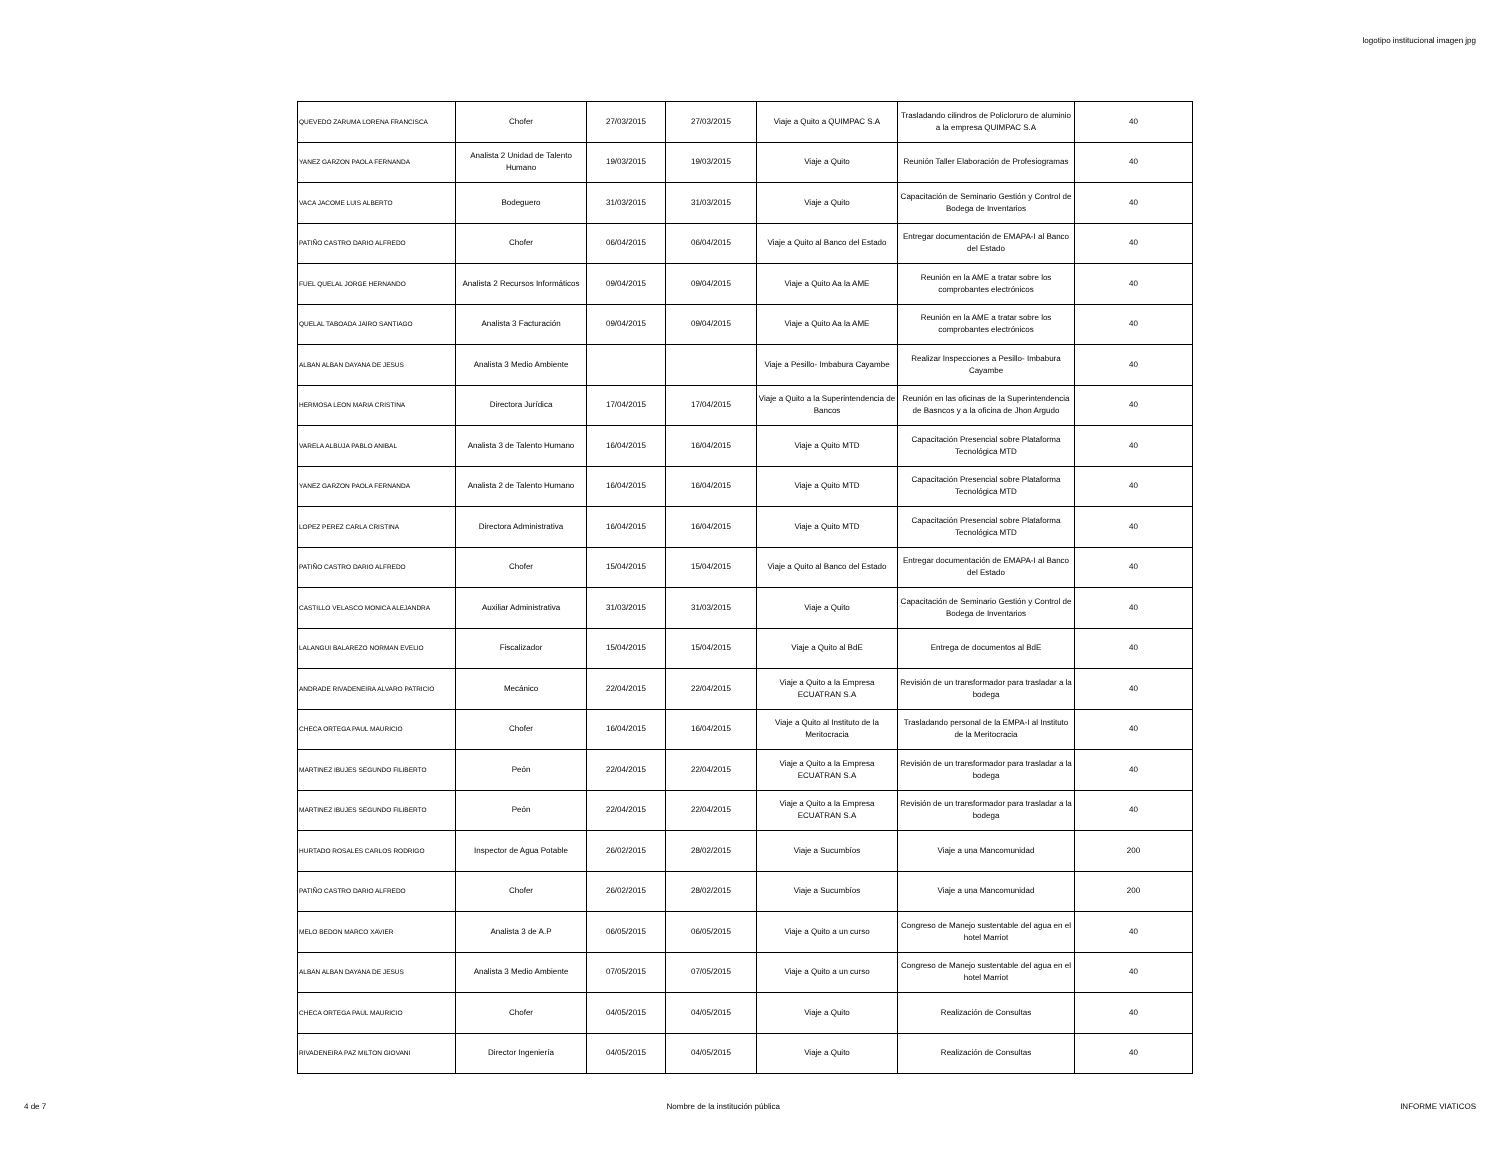logotipo institucional imagen jpg
| QUEVEDO ZARUMA LORENA FRANCISCA | Chofer | 27/03/2015 | 27/03/2015 | Viaje a Quito a QUIMPAC S.A | Trasladando cilindros de Policloruro de aluminio a la empresa QUIMPAC S.A | 40 |
| YANEZ GARZON PAOLA FERNANDA | Analista 2 Unidad de Talento Humano | 19/03/2015 | 19/03/2015 | Viaje a Quito | Reunión Taller Elaboración de Profesiogramas | 40 |
| VACA JACOME LUIS ALBERTO | Bodeguero | 31/03/2015 | 31/03/2015 | Viaje a Quito | Capacitación de Seminario Gestión y Control de Bodega de Inventarios | 40 |
| PATIÑO CASTRO DARIO ALFREDO | Chofer | 06/04/2015 | 06/04/2015 | Viaje a Quito al Banco del Estado | Entregar documentación de EMAPA-I al Banco del Estado | 40 |
| FUEL QUELAL JORGE HERNANDO | Analista 2 Recursos Informáticos | 09/04/2015 | 09/04/2015 | Viaje a Quito Aa la AME | Reunión en la AME a tratar sobre los comprobantes electrónicos | 40 |
| QUELAL TABOADA JAIRO SANTIAGO | Analista 3 Facturación | 09/04/2015 | 09/04/2015 | Viaje a Quito Aa la AME | Reunión en la AME a tratar sobre los comprobantes electrónicos | 40 |
| ALBAN ALBAN DAYANA DE JESUS | Analista 3 Medio Ambiente | | | Viaje a Pesillo- Imbabura Cayambe | Realizar Inspecciones a Pesillo- Imbabura Cayambe | 40 |
| HERMOSA LEON MARIA CRISTINA | Directora Jurídica | 17/04/2015 | 17/04/2015 | Viaje a Quito a la Superintendencia de Bancos | Reunión en las oficinas de la Superintendencia de Basncos y a la oficina de Jhon Argudo | 40 |
| VARELA ALBUJA PABLO ANIBAL | Analista 3 de Talento Humano | 16/04/2015 | 16/04/2015 | Viaje a Quito MTD | Capacitación Presencial sobre Plataforma Tecnológica MTD | 40 |
| YANEZ GARZON PAOLA FERNANDA | Analista 2 de Talento Humano | 16/04/2015 | 16/04/2015 | Viaje a Quito MTD | Capacitación Presencial sobre Plataforma Tecnológica MTD | 40 |
| LOPEZ PEREZ CARLA CRISTINA | Directora Administrativa | 16/04/2015 | 16/04/2015 | Viaje a Quito MTD | Capacitación Presencial sobre Plataforma Tecnológica MTD | 40 |
| PATIÑO CASTRO DARIO ALFREDO | Chofer | 15/04/2015 | 15/04/2015 | Viaje a Quito al Banco del Estado | Entregar documentación de EMAPA-I al Banco del Estado | 40 |
| CASTILLO VELASCO MONICA ALEJANDRA | Auxiliar Administrativa | 31/03/2015 | 31/03/2015 | Viaje a Quito | Capacitación de Seminario Gestión y Control de Bodega de Inventarios | 40 |
| LALANGUI BALAREZO NORMAN EVELIO | Fiscalizador | 15/04/2015 | 15/04/2015 | Viaje a Quito al BdE | Entrega de documentos al BdE | 40 |
| ANDRADE RIVADENEIRA ALVARO PATRICIO | Mecánico | 22/04/2015 | 22/04/2015 | Viaje a Quito a la Empresa ECUATRAN S.A | Revisión de un transformador para trasladar a la bodega | 40 |
| CHECA ORTEGA PAUL MAURICIO | Chofer | 16/04/2015 | 16/04/2015 | Viaje a Quito al Instituto de la Meritocracia | Trasladando personal de la EMPA-I al Instituto de la Meritocracia | 40 |
| MARTINEZ IBUJES SEGUNDO FILIBERTO | Peón | 22/04/2015 | 22/04/2015 | Viaje a Quito a la Empresa ECUATRAN S.A | Revisión de un transformador para trasladar a la bodega | 40 |
| MARTINEZ IBUJES SEGUNDO FILIBERTO | Peón | 22/04/2015 | 22/04/2015 | Viaje a Quito a la Empresa ECUATRAN S.A | Revisión de un transformador para trasladar a la bodega | 40 |
| HURTADO ROSALES CARLOS RODRIGO | Inspector de Agua Potable | 26/02/2015 | 28/02/2015 | Viaje a Sucumbíos | Viaje a una Mancomunidad | 200 |
| PATIÑO CASTRO DARIO ALFREDO | Chofer | 26/02/2015 | 28/02/2015 | Viaje a Sucumbíos | Viaje a una Mancomunidad | 200 |
| MELO BEDON MARCO XAVIER | Analista 3 de A.P | 06/05/2015 | 06/05/2015 | Viaje a Quito a un curso | Congreso de Manejo sustentable del agua en el hotel Marriot | 40 |
| ALBAN ALBAN DAYANA DE JESUS | Analista 3 Medio Ambiente | 07/05/2015 | 07/05/2015 | Viaje a Quito a un curso | Congreso de Manejo sustentable del agua en el hotel Marriot | 40 |
| CHECA ORTEGA PAUL MAURICIO | Chofer | 04/05/2015 | 04/05/2015 | Viaje a Quito | Realización de Consultas | 40 |
| RIVADENEIRA PAZ MILTON GIOVANI | Director Ingeniería | 04/05/2015 | 04/05/2015 | Viaje a Quito | Realización de Consultas | 40 |
4 de 7 Nombre de la institución pública INFORME VIATICOS